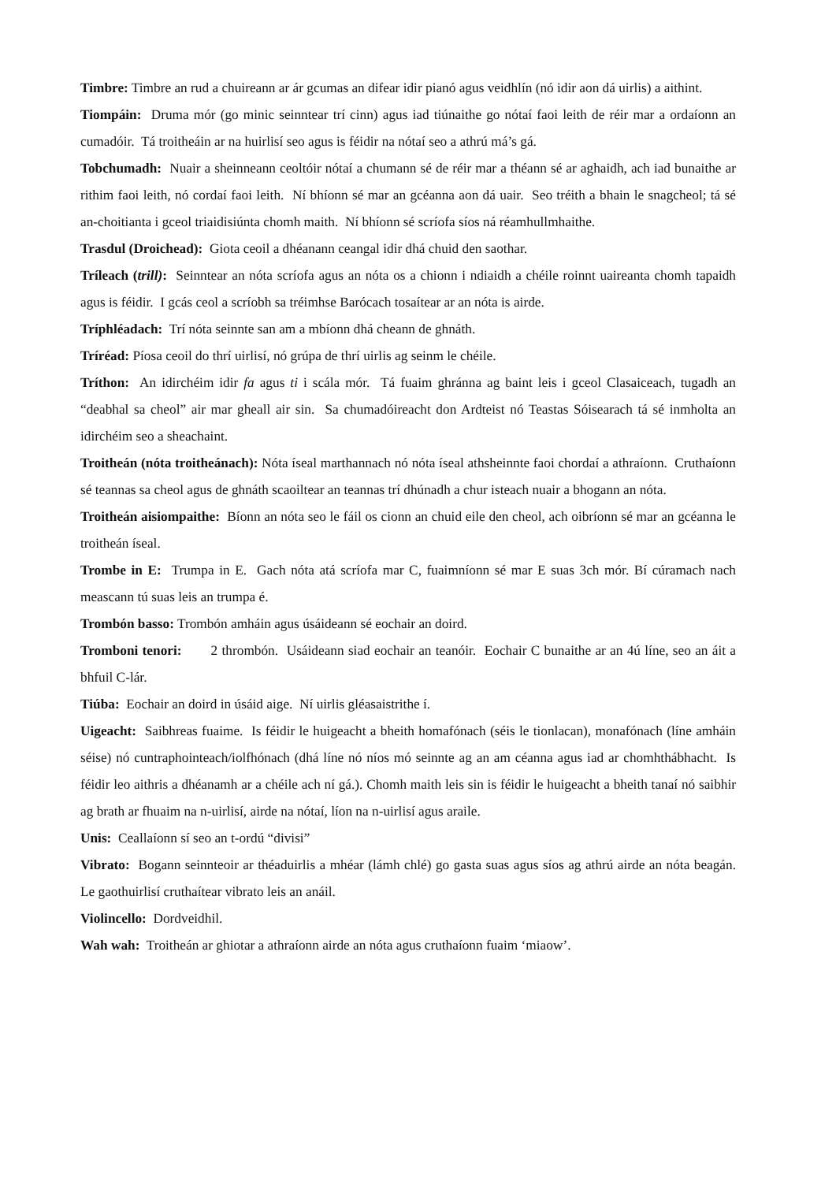Timbre: Timbre an rud a chuireann ar ár gcumas an difear idir pianó agus veidhlín (nó idir aon dá uirlis) a aithint.
Tiompáin: Druma mór (go minic seinntear trí cinn) agus iad tiúnaithe go nótaí faoi leith de réir mar a ordaíonn an cumadóir. Tá troitheáin ar na huirlisí seo agus is féidir na nótaí seo a athrú má’s gá.
Tobchumadh: Nuair a sheinneann ceoltóir nótaí a chumann sé de réir mar a théann sé ar aghaidh, ach iad bunaithe ar rithim faoi leith, nó cordaí faoi leith. Ní bhíonn sé mar an gcéanna aon dá uair. Seo tréith a bhain le snagcheol; tá sé an-choitianta i gceol triaidisiúnta chomh maith. Ní bhíonn sé scríofa síos ná réamhullmhaithe.
Trasdul (Droichead): Giota ceoil a dhéanann ceangal idir dhá chuid den saothar.
Tríleach (trill): Seinntear an nóta scríofa agus an nóta os a chionn i ndiaidh a chéile roinnt uaireanta chomh tapaidh agus is féidir. I gcás ceol a scríobh sa tréimhse Barócach tosaítear ar an nóta is airde.
Tríphléadach: Trí nóta seinnte san am a mbíonn dhá cheann de ghnáth.
Tríréad: Píosa ceoil do thrí uirlisí, nó grúpa de thrí uirlis ag seinm le chéile.
Tríthon: An idirchéim idir fa agus ti i scála mór. Tá fuaim ghránna ag baint leis i gceol Clasaiceach, tugadh an “deabhal sa cheol” air mar gheall air sin. Sa chumadóireacht don Ardteist nó Teastas Sóisearach tá sé inmholta an idirchéim seo a sheachaint.
Troitheán (nóta troitheánach): Nóta íseal marthannach nó nóta íseal athsheinnte faoi chordaí a athraíonn. Cruthaíonn sé teannas sa cheol agus de ghnáth scaoiltear an teannas trí dhúnadh a chur isteach nuair a bhogann an nóta.
Troitheán aisiompaithe: Bíonn an nóta seo le fáil os cionn an chuid eile den cheol, ach oibríonn sé mar an gcéanna le troitheán íseal.
Trombe in E: Trumpa in E. Gach nóta atá scríofa mar C, fuaimníonn sé mar E suas 3ch mór. Bí cúramach nach meascann tú suas leis an trumpa é.
Trombón basso: Trombón amháin agus úsáideann sé eochair an doird.
Tromboni tenori: 2 thrombón. Usáideann siad eochair an teanóir. Eochair C bunaithe ar an 4ú líne, seo an áit a bhfuil C-lár.
Tiúba: Eochair an doird in úsáid aige. Ní uirlis gléasaistrithe í.
Uigeacht: Saibhreas fuaime. Is féidir le huigeacht a bheith homafónach (séis le tionlacan), monafónach (líne amháin séise) nó cuntraphointeach/iolfhónach (dhá líne nó níos mó seinnte ag an am céanna agus iad ar chomhthábhacht. Is féidir leo aithris a dhéanamh ar a chéile ach ní gá.). Chomh maith leis sin is féidir le huigeacht a bheith tanaí nó saibhir ag brath ar fhuaim na n-uirlisí, airde na nótaí, líon na n-uirlisí agus araile.
Unis: Ceallaíonn sí seo an t-ordú “divisi”
Vibrato: Bogann seinnteoir ar théaduirlis a mhéar (lámh chlé) go gasta suas agus síos ag athrú airde an nóta beagán. Le gaothuirlisí cruthaítear vibrato leis an anáil.
Violincello: Dordveidhil.
Wah wah: Troitheán ar ghiotar a athraíonn airde an nóta agus cruthaíonn fuaim ‘miaow’.